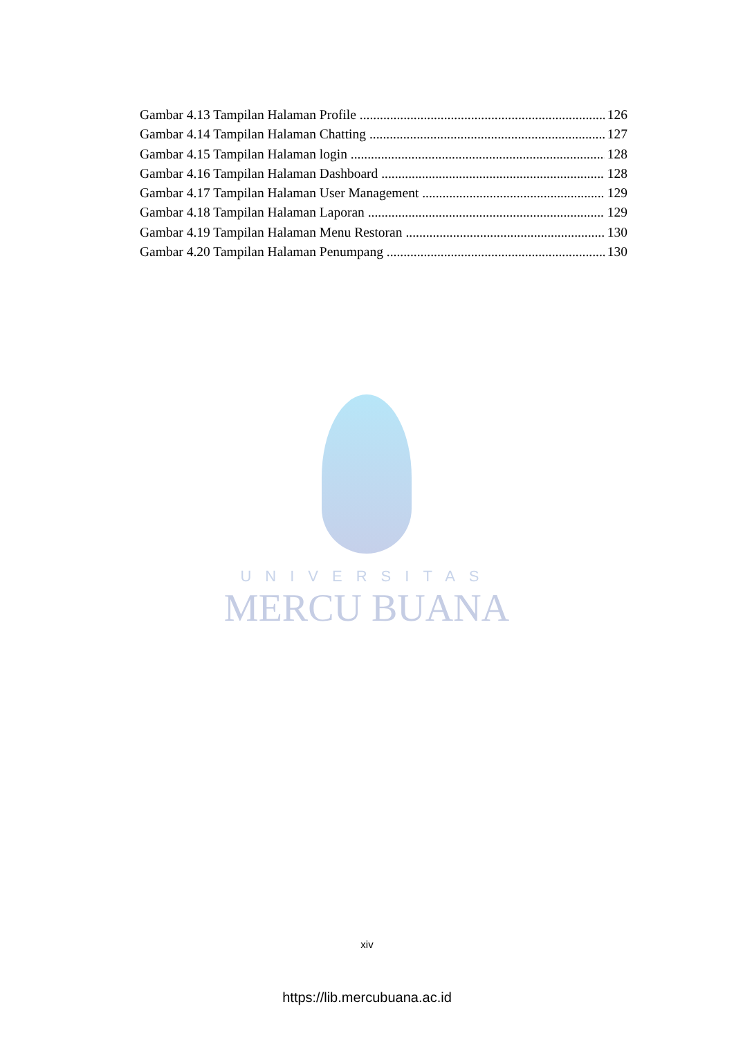Gambar 4.13 Tampilan Halaman Profile 126
Gambar 4.14 Tampilan Halaman Chatting 127
Gambar 4.15 Tampilan Halaman login 128
Gambar 4.16 Tampilan Halaman Dashboard 128
Gambar 4.17 Tampilan Halaman User Management 129
Gambar 4.18 Tampilan Halaman Laporan 129
Gambar 4.19 Tampilan Halaman Menu Restoran 130
Gambar 4.20 Tampilan Halaman Penumpang 130
UNIVERSITAS
MERCU BUANA
xiv
https://lib.mercubuana.ac.id